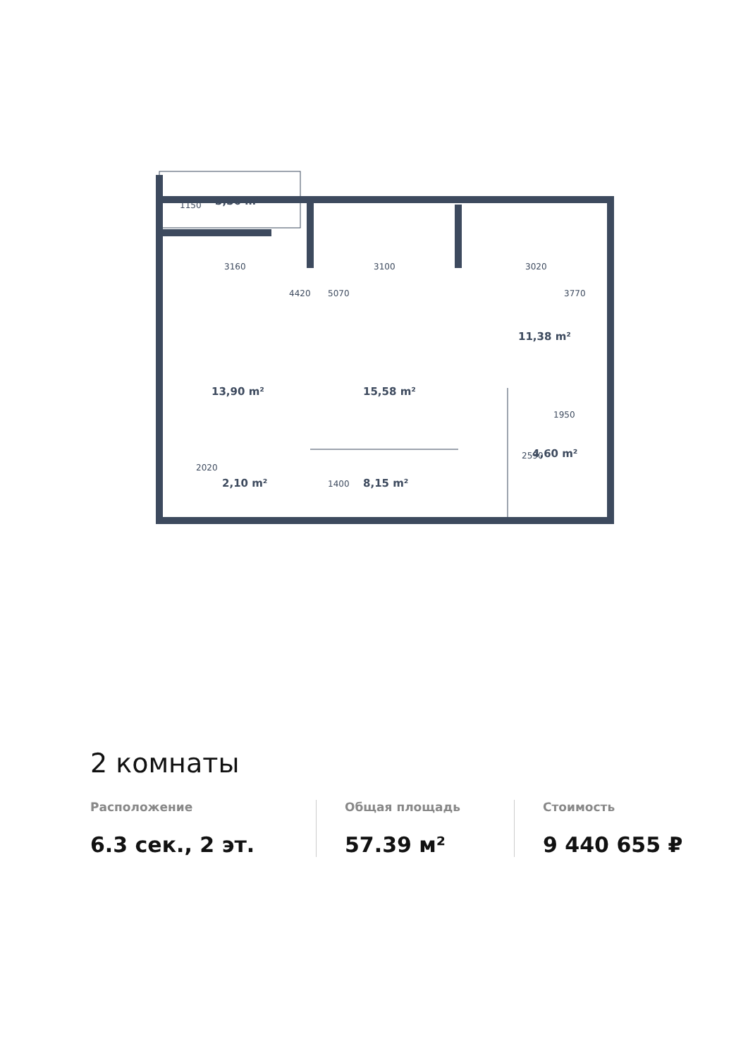3,36 m²
13,90 m²
15,58 m²
11,38 m²
4,60 m²
2,10 m²
8,15 m²
3160
3100
3020
1950
2020
1150
4420
5070
3770
2590
1400
2 комнаты
Расположение
6.3 сек., 2 эт.
Общая площадь
57.39 м²
Стоимость
9 440 655 ₽